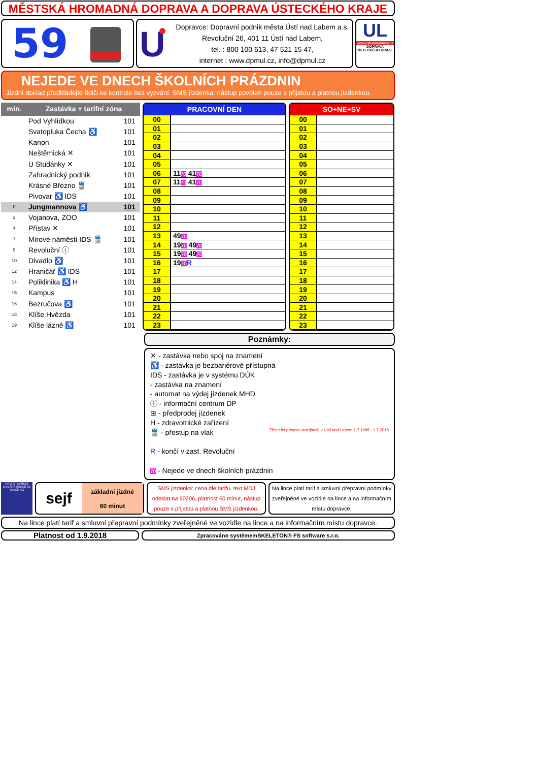MĚSTSKÁ HROMADNÁ DOPRAVA A DOPRAVA ÚSTECKÉHO KRAJE
59
U
Dopravce: Dopravní podnik města Ústí nad Labem a.s.
Revoluční 26, 401 11 Ústí nad Labem,
tel. : 800 100 613, 47 521 15 47,
internet : www.dpmul.cz, info@dpmul.cz
UL
www.usti-nad-labem.cz
DOPRAVA ÚSTECKÉHO KRAJE
NEJEDE VE DNECH ŠKOLNÍCH PRÁZDNIN
Jízdní doklad předkládejte řidiči ke kontrole bez vyzvání. SMS jízdenka: nástup povolen pouze s přijatou a platnou jízdenkou.
| min. | Zastávka + tarifní zóna | |
| --- | --- | --- |
| | Pod Vyhlídkou | 101 |
| | Svatopluka Čecha ♿ | 101 |
| | Kanon | 101 |
| | Neštěmická ✕ | 101 |
| | U Studánky ✕ | 101 |
| | Zahradnický podnik | 101 |
| | Krásné Březno 🚆 | 101 |
| | Pivovar ♿ IDS | 101 |
| 0 | Jungmannova ♿ | 101 |
| 2 | Vojanova, ZOO | 101 |
| 4 | Přístav ✕ | 101 |
| 7 | Mírové náměstí IDS 🚆 | 101 |
| 9 | Revoluční ⓘ | 101 |
| 10 | Divadlo ♿ | 101 |
| 12 | Hraničář ♿ IDS | 101 |
| 14 | Poliklinika ♿ H | 101 |
| 15 | Kampus | 101 |
| 16 | Bezručova ♿ | 101 |
| 18 | Klíše Hvězda | 101 |
| 19 | Klíše lázně ♿ | 101 |
| PRACOVNÍ DEN | |
| --- | --- |
| 00 | |
| 01 | |
| 02 | |
| 03 | |
| 04 | |
| 05 | |
| 06 | 11 70 41 70 |
| 07 | 11 70 41 70 |
| 08 | |
| 09 | |
| 10 | |
| 11 | |
| 12 | |
| 13 | 49 70 |
| 14 | 19 70 49 70 |
| 15 | 19 70 49 70 |
| 16 | 19 70 R |
| 17 | |
| 18 | |
| 19 | |
| 20 | |
| 21 | |
| 22 | |
| 23 | |
| SO+NE+SV | |
| --- | --- |
| 00 | |
| 01 | |
| 02 | |
| 03 | |
| 04 | |
| 05 | |
| 06 | |
| 07 | |
| 08 | |
| 09 | |
| 10 | |
| 11 | |
| 12 | |
| 13 | |
| 14 | |
| 15 | |
| 16 | |
| 17 | |
| 18 | |
| 19 | |
| 20 | |
| 21 | |
| 22 | |
| 23 | |
Poznámky:
✕ - zastávka nebo spoj na znamení
♿ - zastávka je bezbariérově přístupná
IDS - zastávka je v systému DÚK
- zastávka na znamení
- automat na výdej jízdenek MHD
ⓘ - informační centrum DP
⊞ - předprodej jízdenek
H - zdravotnické zařízení
🚆 - přestup na vlak
R - končí v zast. Revoluční
70 - Nejede ve dnech školních prázdnin
Třicet let provozu trolejbusů v Ústí nad Labem 1.7.1988 - 1.7.2018
PRO OTEVŘENÍ DVEŘÍ STISKNĚTE TLAČÍTKO
sejf
základní jízdné
60 minut
SMS jízdenka: cena dle tarifu, text MDJ odeslat na 90206, platnost 60 minut, nástup pouze s přijatou a platnou SMS jízdenkou.
Na lince platí tarif a smluvní přepravní podmínky zveřejněné ve vozidle na lince a na informačním místu dopravce.
Na lince platí tarif a smluvní přepravní podmínky zveřejněné ve vozidle na lince a na informačním místu dopravce.
Platnost od 1.9.2018
Zpracováno systémemSKELETON® FS software s.r.o.